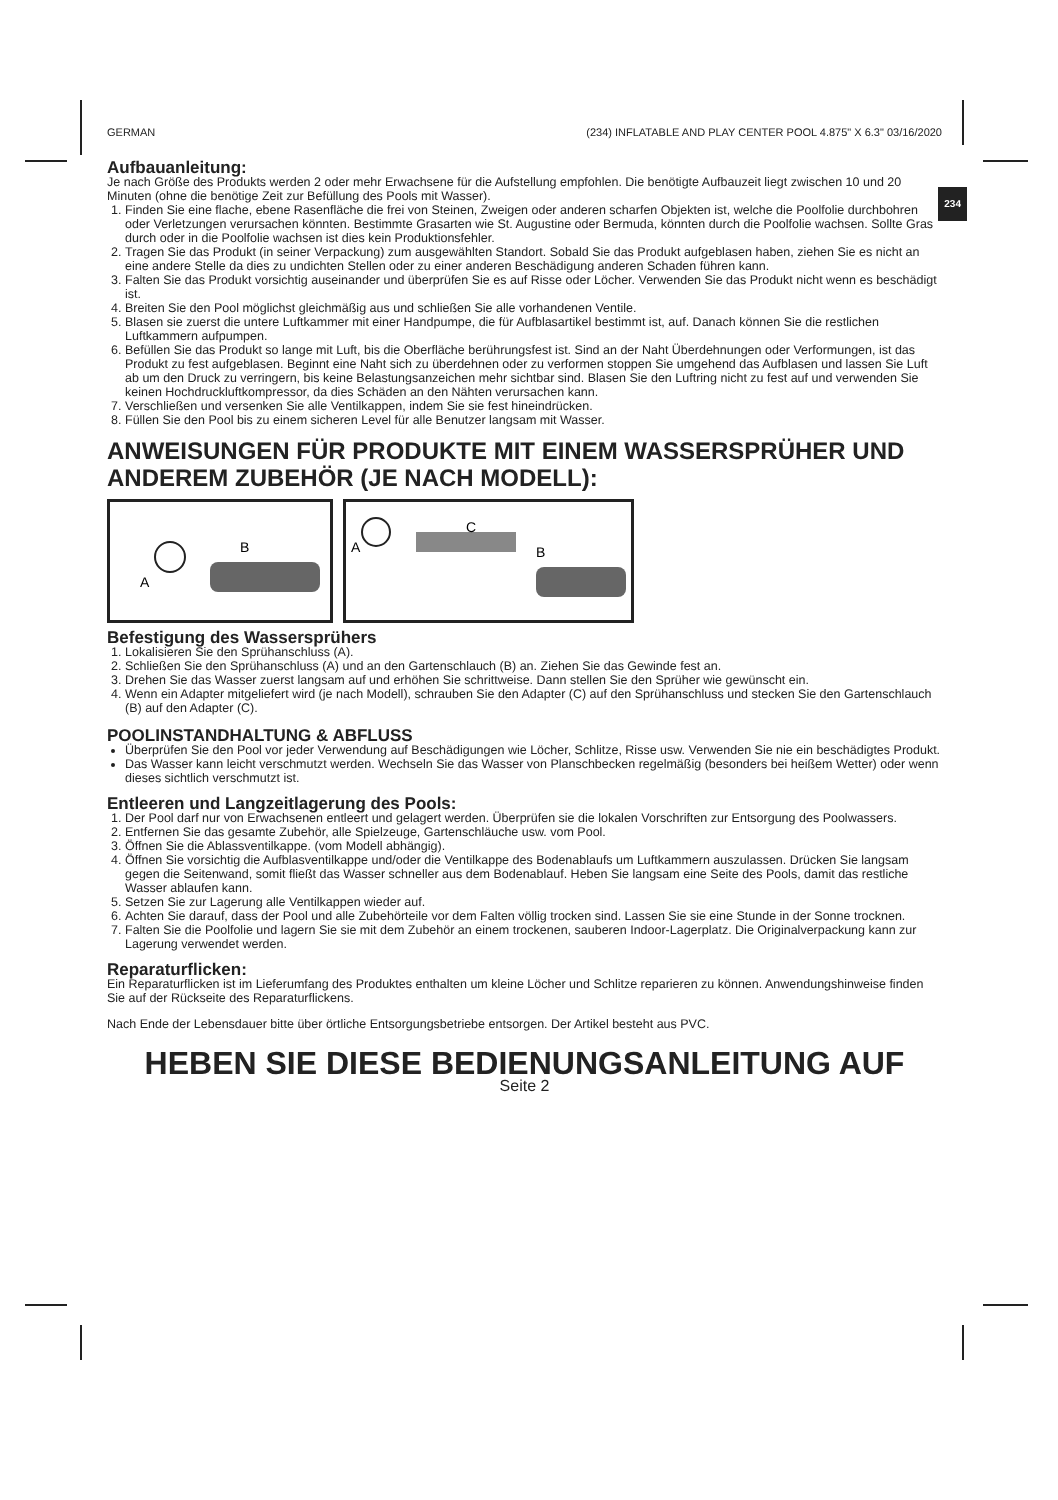GERMAN (234) INFLATABLE AND PLAY CENTER POOL 4.875" X 6.3" 03/16/2020
234
Aufbauanleitung:
Je nach Größe des Produkts werden 2 oder mehr Erwachsene für die Aufstellung empfohlen. Die benötigte Aufbauzeit liegt zwischen 10 und 20 Minuten (ohne die benötige Zeit zur Befüllung des Pools mit Wasser).
1. Finden Sie eine flache, ebene Rasenfläche die frei von Steinen, Zweigen oder anderen scharfen Objekten ist, welche die Poolfolie durchbohren oder Verletzungen verursachen könnten. Bestimmte Grasarten wie St. Augustine oder Bermuda, könnten durch die Poolfolie wachsen. Sollte Gras durch oder in die Poolfolie wachsen ist dies kein Produktionsfehler.
2. Tragen Sie das Produkt (in seiner Verpackung) zum ausgewählten Standort. Sobald Sie das Produkt aufgeblasen haben, ziehen Sie es nicht an eine andere Stelle da dies zu undichten Stellen oder zu einer anderen Beschädigung anderen Schaden führen kann.
3. Falten Sie das Produkt vorsichtig auseinander und überprüfen Sie es auf Risse oder Löcher. Verwenden Sie das Produkt nicht wenn es beschädigt ist.
4. Breiten Sie den Pool möglichst gleichmäßig aus und schließen Sie alle vorhandenen Ventile.
5. Blasen sie zuerst die untere Luftkammer mit einer Handpumpe, die für Aufblasartikel bestimmt ist, auf. Danach können Sie die restlichen Luftkammern aufpumpen.
6. Befüllen Sie das Produkt so lange mit Luft, bis die Oberfläche berührungsfest ist. Sind an der Naht Überdehnungen oder Verformungen, ist das Produkt zu fest aufgeblasen. Beginnt eine Naht sich zu überdehnen oder zu verformen stoppen Sie umgehend das Aufblasen und lassen Sie Luft ab um den Druck zu verringern, bis keine Belastungsanzeichen mehr sichtbar sind. Blasen Sie den Luftring nicht zu fest auf und verwenden Sie keinen Hochdruckluftkompressor, da dies Schäden an den Nähten verursachen kann.
7. Verschließen und versenken Sie alle Ventilkappen, indem Sie sie fest hineindrücken.
8. Füllen Sie den Pool bis zu einem sicheren Level für alle Benutzer langsam mit Wasser.
ANWEISUNGEN FÜR PRODUKTE MIT EINEM WASSERSPRÜHER UND ANDEREM ZUBEHÖR (JE NACH MODELL):
A
B
A
C
B
Befestigung des Wassersprühers
1. Lokalisieren Sie den Sprühanschluss (A).
2. Schließen Sie den Sprühanschluss (A) und an den Gartenschlauch (B) an. Ziehen Sie das Gewinde fest an.
3. Drehen Sie das Wasser zuerst langsam auf und erhöhen Sie schrittweise. Dann stellen Sie den Sprüher wie gewünscht ein.
4. Wenn ein Adapter mitgeliefert wird (je nach Modell), schrauben Sie den Adapter (C) auf den Sprühanschluss und stecken Sie den Gartenschlauch (B) auf den Adapter (C).
POOLINSTANDHALTUNG & ABFLUSS
Überprüfen Sie den Pool vor jeder Verwendung auf Beschädigungen wie Löcher, Schlitze, Risse usw. Verwenden Sie nie ein beschädigtes Produkt.
Das Wasser kann leicht verschmutzt werden. Wechseln Sie das Wasser von Planschbecken regelmäßig (besonders bei heißem Wetter) oder wenn dieses sichtlich verschmutzt ist.
Entleeren und Langzeitlagerung des Pools:
1. Der Pool darf nur von Erwachsenen entleert und gelagert werden. Überprüfen sie die lokalen Vorschriften zur Entsorgung des Poolwassers.
2. Entfernen Sie das gesamte Zubehör, alle Spielzeuge, Gartenschläuche usw. vom Pool.
3. Öffnen Sie die Ablassventilkappe. (vom Modell abhängig).
4. Öffnen Sie vorsichtig die Aufblasventilkappe und/oder die Ventilkappe des Bodenablaufs um Luftkammern auszulassen. Drücken Sie langsam gegen die Seitenwand, somit fließt das Wasser schneller aus dem Bodenablauf. Heben Sie langsam eine Seite des Pools, damit das restliche Wasser ablaufen kann.
5. Setzen Sie zur Lagerung alle Ventilkappen wieder auf.
6. Achten Sie darauf, dass der Pool und alle Zubehörteile vor dem Falten völlig trocken sind. Lassen Sie sie eine Stunde in der Sonne trocknen.
7. Falten Sie die Poolfolie und lagern Sie sie mit dem Zubehör an einem trockenen, sauberen Indoor-Lagerplatz. Die Originalverpackung kann zur Lagerung verwendet werden.
Reparaturflicken:
Ein Reparaturflicken ist im Lieferumfang des Produktes enthalten um kleine Löcher und Schlitze reparieren zu können. Anwendungshinweise finden Sie auf der Rückseite des Reparaturflickens.
Nach Ende der Lebensdauer bitte über örtliche Entsorgungsbetriebe entsorgen. Der Artikel besteht aus PVC.
HEBEN SIE DIESE BEDIENUNGSANLEITUNG AUF
Seite 2